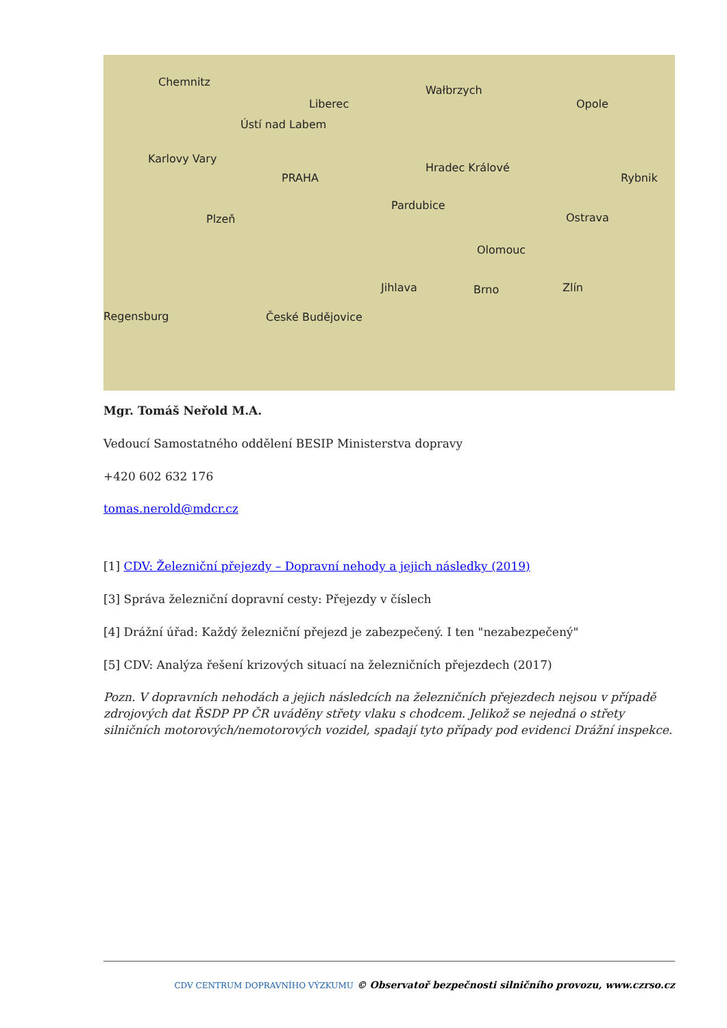Chemnitz
Liberec
Wałbrzych
Opole
Ústí nad Labem
Karlovy Vary
Hradec Králové
PRAHA Rybnik
Pardubice
Plzeň Ostrava
Olomouc
Jihlava Brno Zlín
Regensburg České Budějovice
Mgr. Tomáš Neřold M.A.
Vedoucí Samostatného oddělení BESIP Ministerstva dopravy
+420 602 632 176
tomas.nerold@mdcr.cz
[1] CDV: Železniční přejezdy – Dopravní nehody a jejich následky (2019)
[3] Správa železniční dopravní cesty: Přejezdy v číslech
[4] Drážní úřad: Každý železniční přejezd je zabezpečený. I ten "nezabezpečený"
[5] CDV: Analýza řešení krizových situací na železničních přejezdech (2017)
Pozn. V dopravních nehodách a jejich následcích na železničních přejezdech nejsou v případě zdrojových dat ŘSDP PP ČR uváděny střety vlaku s chodcem. Jelikož se nejedná o střety silničních motorových/nemotorových vozidel, spadají tyto případy pod evidenci Drážní inspekce.
CDV CENTRUM DOPRAVNÍHO VÝZKUMU © Observatoř bezpečnosti silničního provozu, www.czrso.cz